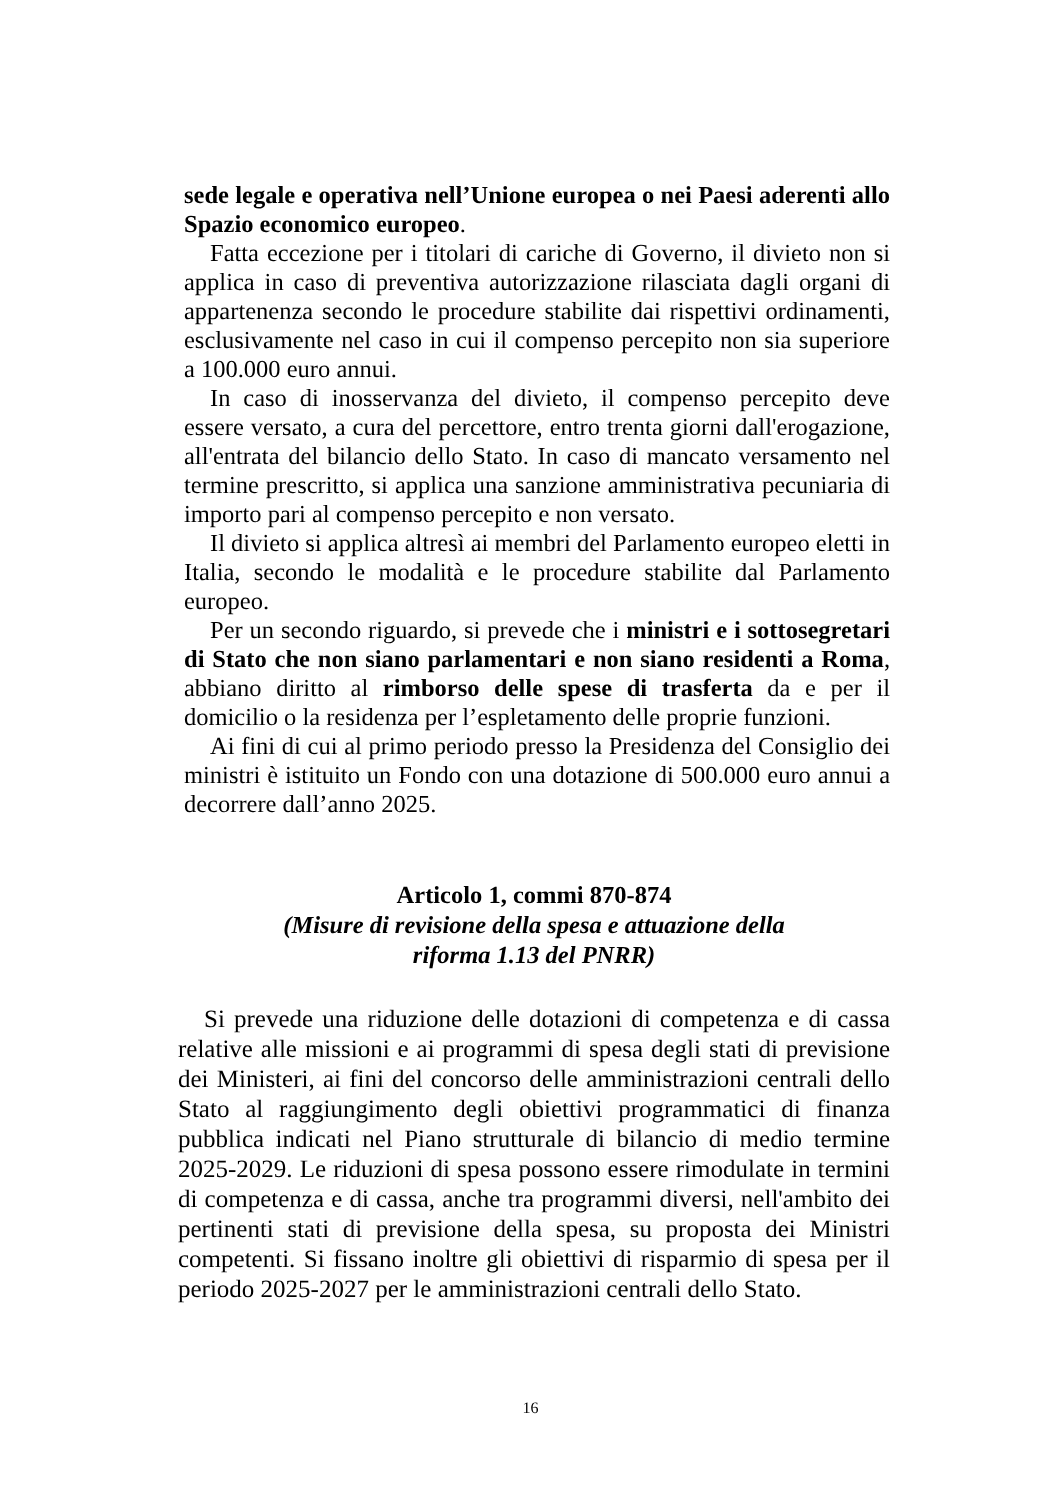sede legale e operativa nell’Unione europea o nei Paesi aderenti allo Spazio economico europeo.
Fatta eccezione per i titolari di cariche di Governo, il divieto non si applica in caso di preventiva autorizzazione rilasciata dagli organi di appartenenza secondo le procedure stabilite dai rispettivi ordinamenti, esclusivamente nel caso in cui il compenso percepito non sia superiore a 100.000 euro annui.
In caso di inosservanza del divieto, il compenso percepito deve essere versato, a cura del percettore, entro trenta giorni dall'erogazione, all'entrata del bilancio dello Stato. In caso di mancato versamento nel termine prescritto, si applica una sanzione amministrativa pecuniaria di importo pari al compenso percepito e non versato.
Il divieto si applica altresì ai membri del Parlamento europeo eletti in Italia, secondo le modalità e le procedure stabilite dal Parlamento europeo.
Per un secondo riguardo, si prevede che i ministri e i sottosegretari di Stato che non siano parlamentari e non siano residenti a Roma, abbiano diritto al rimborso delle spese di trasferta da e per il domicilio o la residenza per l’espletamento delle proprie funzioni.
Ai fini di cui al primo periodo presso la Presidenza del Consiglio dei ministri è istituito un Fondo con una dotazione di 500.000 euro annui a decorrere dall’anno 2025.
Articolo 1, commi 870-874
(Misure di revisione della spesa e attuazione della
riforma 1.13 del PNRR)
Si prevede una riduzione delle dotazioni di competenza e di cassa relative alle missioni e ai programmi di spesa degli stati di previsione dei Ministeri, ai fini del concorso delle amministrazioni centrali dello Stato al raggiungimento degli obiettivi programmatici di finanza pubblica indicati nel Piano strutturale di bilancio di medio termine 2025-2029. Le riduzioni di spesa possono essere rimodulate in termini di competenza e di cassa, anche tra programmi diversi, nell'ambito dei pertinenti stati di previsione della spesa, su proposta dei Ministri competenti. Si fissano inoltre gli obiettivi di risparmio di spesa per il periodo 2025-2027 per le amministrazioni centrali dello Stato.
16